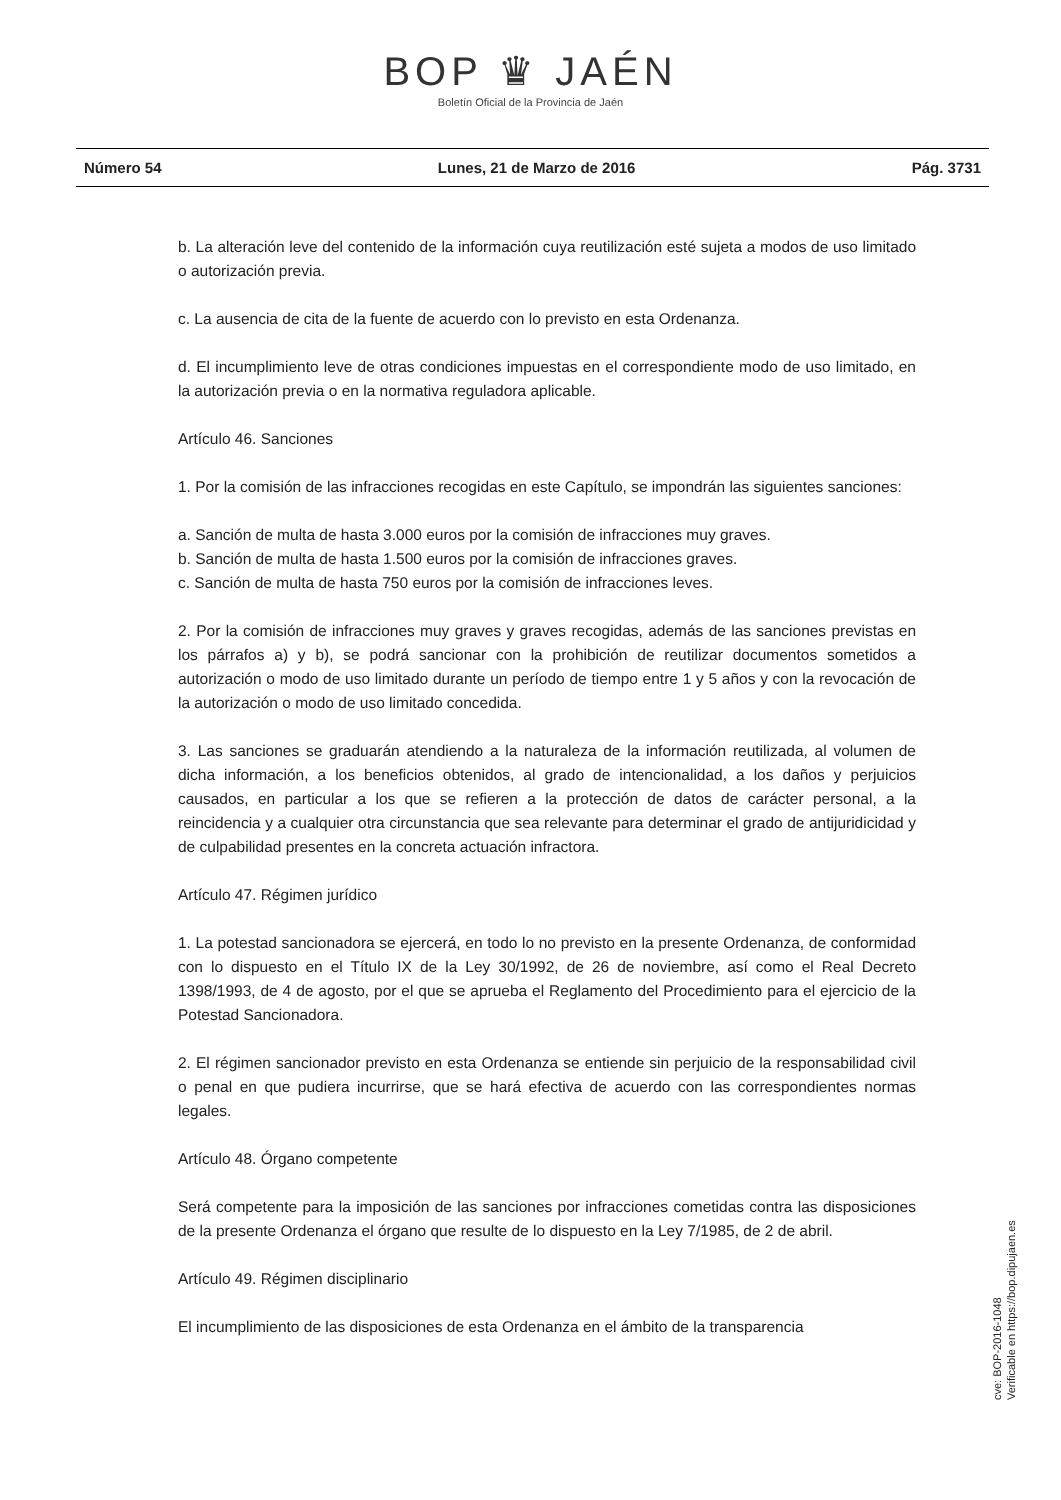BOP ♛ JAÉN
Boletín Oficial de la Provincia de Jaén
Número 54 Lunes, 21 de Marzo de 2016 Pág. 3731
b. La alteración leve del contenido de la información cuya reutilización esté sujeta a modos de uso limitado o autorización previa.
c. La ausencia de cita de la fuente de acuerdo con lo previsto en esta Ordenanza.
d. El incumplimiento leve de otras condiciones impuestas en el correspondiente modo de uso limitado, en la autorización previa o en la normativa reguladora aplicable.
Artículo 46. Sanciones
1. Por la comisión de las infracciones recogidas en este Capítulo, se impondrán las siguientes sanciones:
a. Sanción de multa de hasta 3.000 euros por la comisión de infracciones muy graves.
b. Sanción de multa de hasta 1.500 euros por la comisión de infracciones graves.
c. Sanción de multa de hasta 750 euros por la comisión de infracciones leves.
2. Por la comisión de infracciones muy graves y graves recogidas, además de las sanciones previstas en los párrafos a) y b), se podrá sancionar con la prohibición de reutilizar documentos sometidos a autorización o modo de uso limitado durante un período de tiempo entre 1 y 5 años y con la revocación de la autorización o modo de uso limitado concedida.
3. Las sanciones se graduarán atendiendo a la naturaleza de la información reutilizada, al volumen de dicha información, a los beneficios obtenidos, al grado de intencionalidad, a los daños y perjuicios causados, en particular a los que se refieren a la protección de datos de carácter personal, a la reincidencia y a cualquier otra circunstancia que sea relevante para determinar el grado de antijuridicidad y de culpabilidad presentes en la concreta actuación infractora.
Artículo 47. Régimen jurídico
1. La potestad sancionadora se ejercerá, en todo lo no previsto en la presente Ordenanza, de conformidad con lo dispuesto en el Título IX de la Ley 30/1992, de 26 de noviembre, así como el Real Decreto 1398/1993, de 4 de agosto, por el que se aprueba el Reglamento del Procedimiento para el ejercicio de la Potestad Sancionadora.
2. El régimen sancionador previsto en esta Ordenanza se entiende sin perjuicio de la responsabilidad civil o penal en que pudiera incurrirse, que se hará efectiva de acuerdo con las correspondientes normas legales.
Artículo 48. Órgano competente
Será competente para la imposición de las sanciones por infracciones cometidas contra las disposiciones de la presente Ordenanza el órgano que resulte de lo dispuesto en la Ley 7/1985, de 2 de abril.
Artículo 49. Régimen disciplinario
El incumplimiento de las disposiciones de esta Ordenanza en el ámbito de la transparencia
cve: BOP-2016-1048
Verificable en https://bop.dipujaen.es